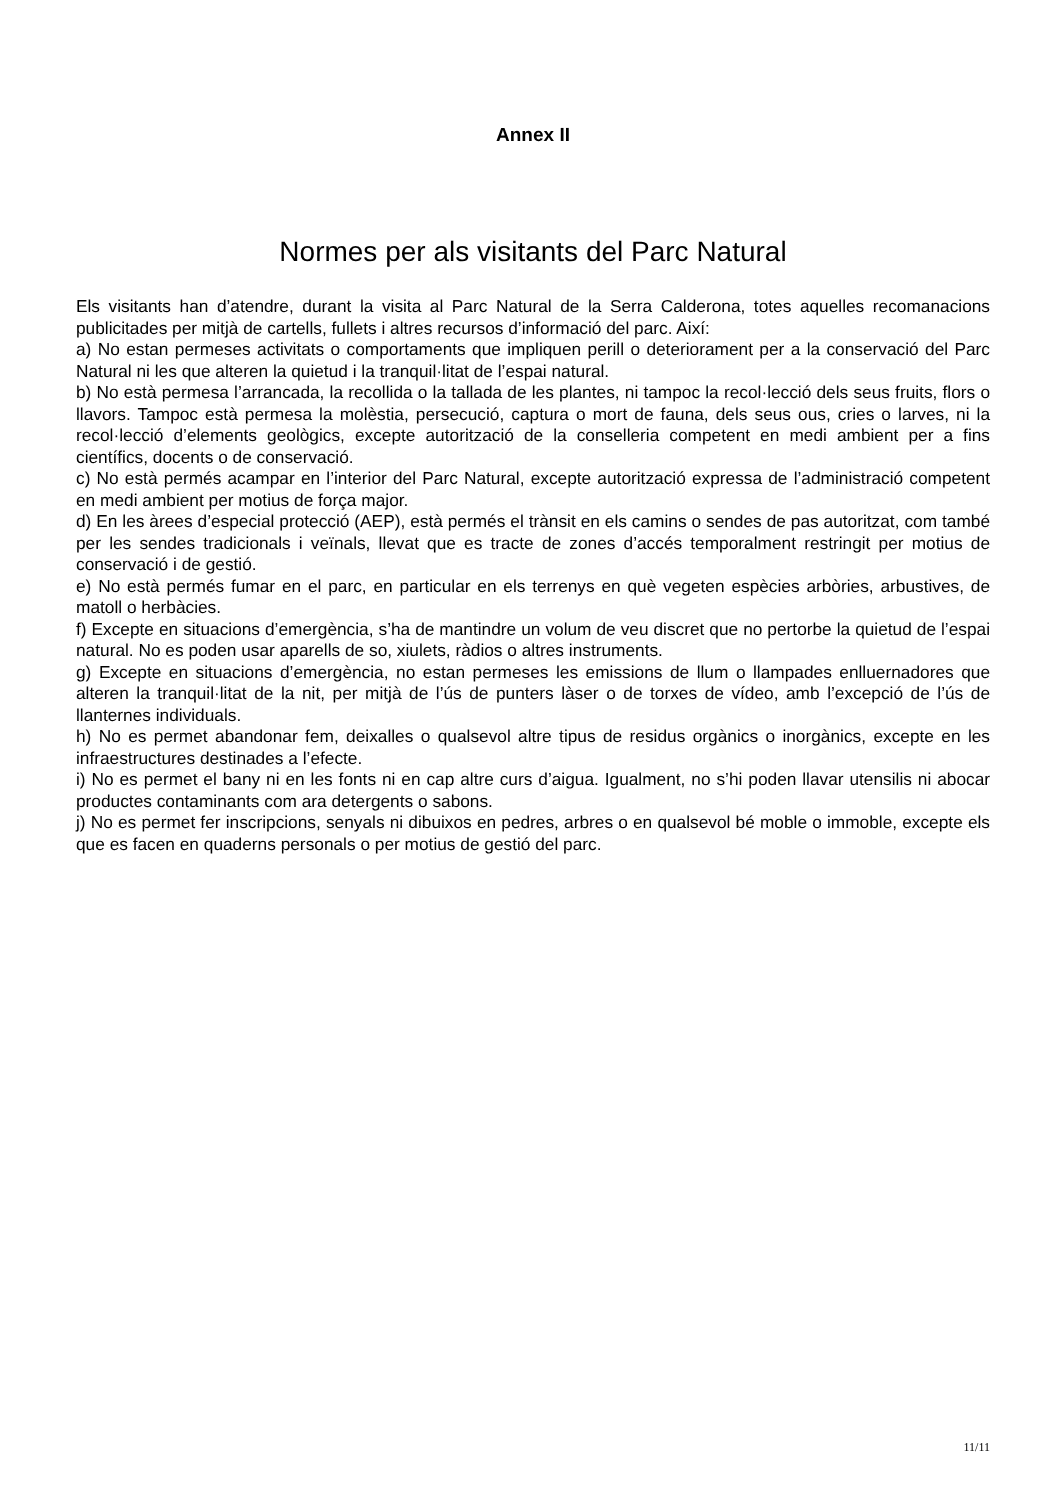Annex II
Normes per als visitants del Parc Natural
Els visitants han d’atendre, durant la visita al Parc Natural de la Serra Calderona, totes aquelles recomanacions publicitades per mitjà de cartells, fullets i altres recursos d’informació del parc. Així:
a) No estan permeses activitats o comportaments que impliquen perill o deteriorament per a la conservació del Parc Natural ni les que alteren la quietud i la tranquil·litat de l’espai natural.
b) No està permesa l’arrancada, la recollida o la tallada de les plantes, ni tampoc la recol·lecció dels seus fruits, flors o llavors. Tampoc està permesa la molèstia, persecució, captura o mort de fauna, dels seus ous, cries o larves, ni la recol·lecció d’elements geològics, excepte autorització de la conselleria competent en medi ambient per a fins científics, docents o de conservació.
c) No està permés acampar en l’interior del Parc Natural, excepte autorització expressa de l’administració competent en medi ambient per motius de força major.
d) En les àrees d’especial protecció (AEP), està permés el trànsit en els camins o sendes de pas autoritzat, com també per les sendes tradicionals i veïnals, llevat que es tracte de zones d’accés temporalment restringit per motius de conservació i de gestió.
e) No està permés fumar en el parc, en particular en els terrenys en què vegeten espècies arbòries, arbustives, de matoll o herbàcies.
f) Excepte en situacions d’emergència, s’ha de mantindre un volum de veu discret que no pertorbe la quietud de l’espai natural. No es poden usar aparells de so, xiulets, ràdios o altres instruments.
g) Excepte en situacions d’emergència, no estan permeses les emissions de llum o llampades enlluernadores que alteren la tranquil·litat de la nit, per mitjà de l’ús de punters làser o de torxes de vídeo, amb l’excepció de l’ús de llanternes individuals.
h) No es permet abandonar fem, deixalles o qualsevol altre tipus de residus orgànics o inorgànics, excepte en les infraestructures destinades a l’efecte.
i) No es permet el bany ni en les fonts ni en cap altre curs d’aigua. Igualment, no s’hi poden llavar utensilis ni abocar productes contaminants com ara detergents o sabons.
j) No es permet fer inscripcions, senyals ni dibuixos en pedres, arbres o en qualsevol bé moble o immoble, excepte els que es facen en quaderns personals o per motius de gestió del parc.
11/11